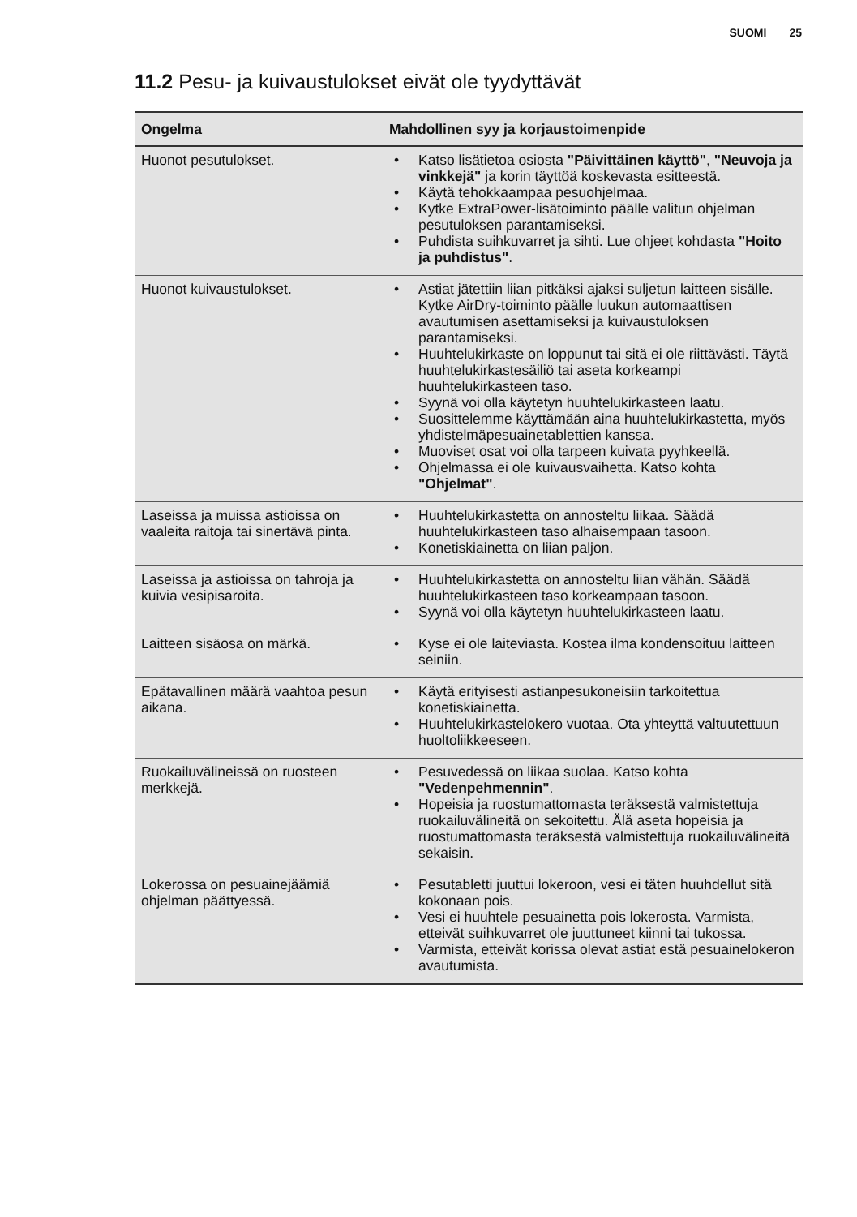SUOMI 25
11.2 Pesu- ja kuivaustulokset eivät ole tyydyttävät
| Ongelma | Mahdollinen syy ja korjaustoimenpide |
| --- | --- |
| Huonot pesutulokset. | Katso lisätietoa osiosta "Päivittäinen käyttö" , "Neuvoja ja vinkkejä" ja korin täyttöä koskevasta esitteestä. Käytä tehokkaampaa pesuohjelmaa. Kytke ExtraPower-lisätoiminto päälle valitun ohjelman pesutuloksen parantamiseksi. Puhdista suihkuvarret ja sihti. Lue ohjeet kohdasta "Hoito ja puhdistus" . |
| Huonot kuivaustulokset. | Astiat jätettiin liian pitkäksi ajaksi suljetun laitteen sisälle. Kytke AirDry-toiminto päälle luukun automaattisen avautumisen asettamiseksi ja kuivaustuloksen parantamiseksi. Huuhtelukirkaste on loppunut tai sitä ei ole riittävästi. Täytä huuhtelukirkastesäiliö tai aseta korkeampi huuhtelukirkasteen taso. Syynä voi olla käytetyn huuhtelukirkasteen laatu. Suosittelemme käyttämään aina huuhtelukirkastetta, myös yhdistelmäpesuainetablettien kanssa. Muoviset osat voi olla tarpeen kuivata pyyhkeellä. Ohjelmassa ei ole kuivausvaihetta. Katso kohta "Ohjelmat" . |
| Laseissa ja muissa astioissa on vaaleita raitoja tai sinertävä pinta. | Huuhtelukirkastetta on annosteltu liikaa. Säädä huuhtelukirkasteen taso alhaisempaan tasoon. Konetiskiainetta on liian paljon. |
| Laseissa ja astioissa on tahroja ja kuivia vesipisaroita. | Huuhtelukirkastetta on annosteltu liian vähän. Säädä huuhtelukirkasteen taso korkeampaan tasoon. Syynä voi olla käytetyn huuhtelukirkasteen laatu. |
| Laitteen sisäosa on märkä. | Kyse ei ole laiteviasta. Kostea ilma kondensoituu laitteen seiniin. |
| Epätavallinen määrä vaahtoa pesun aikana. | Käytä erityisesti astianpesukoneisiin tarkoitettua konetiskiainetta. Huuhtelukirkastelokero vuotaa. Ota yhteyttä valtuutettuun huoltoliikkeeseen. |
| Ruokailuvälineissä on ruosteen merkkejä. | Pesuvedessä on liikaa suolaa. Katso kohta "Vedenpehmennin" . Hopeisia ja ruostumattomasta teräksestä valmistettuja ruokailuvälineitä on sekoitettu. Älä aseta hopeisia ja ruostumattomasta teräksestä valmistettuja ruokailuvälineitä sekaisin. |
| Lokerossa on pesuainejäämiä ohjelman päättyessä. | Pesutabletti juuttui lokeroon, vesi ei täten huuhdellut sitä kokonaan pois. Vesi ei huuhtele pesuainetta pois lokerosta. Varmista, etteivät suihkuvarret ole juuttuneet kiinni tai tukossa. Varmista, etteivät korissa olevat astiat estä pesuainelokeron avautumista. |